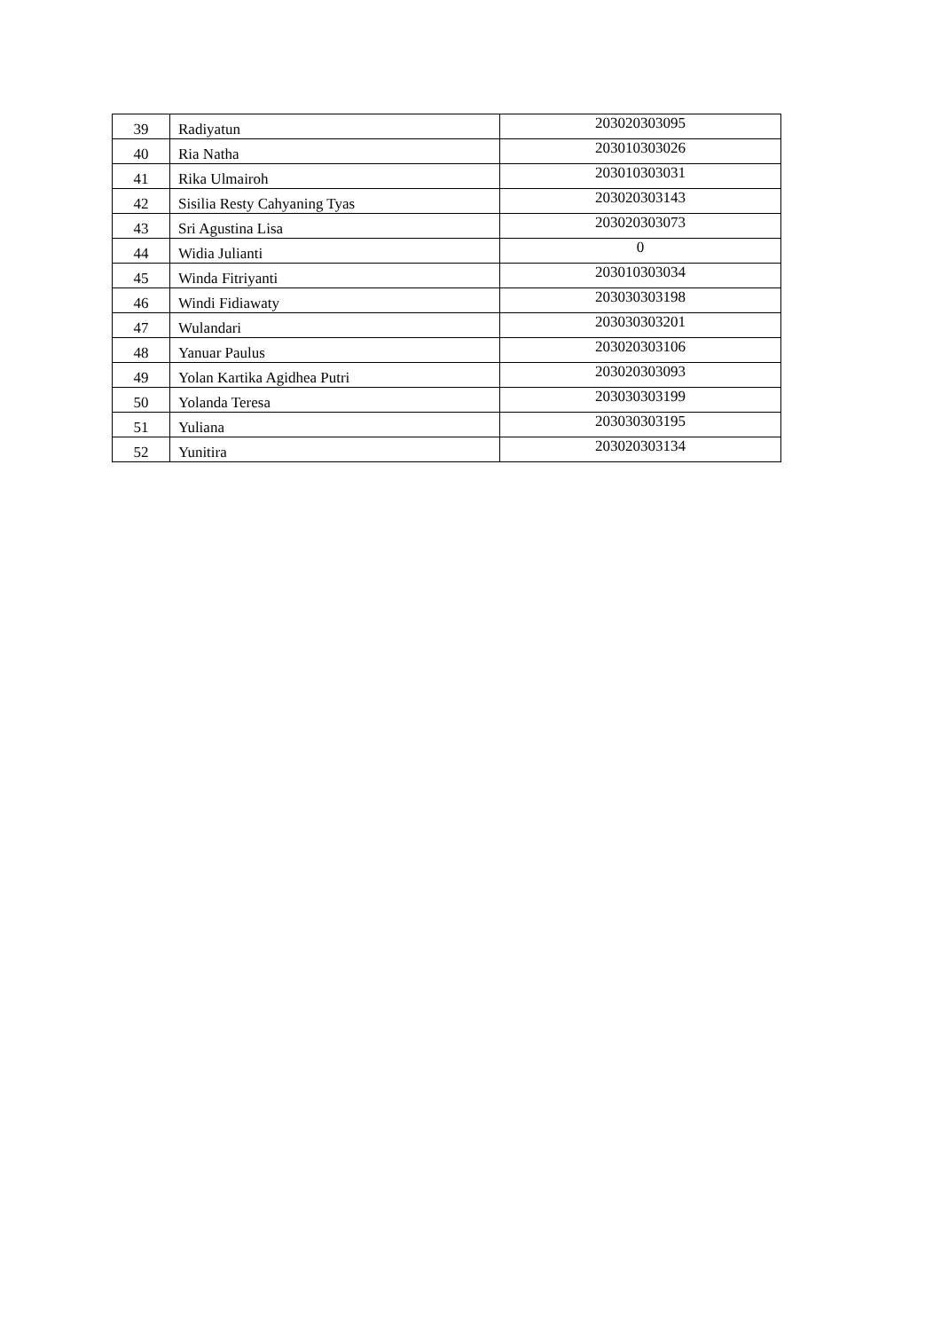| 39 | Radiyatun | 203020303095 |
| 40 | Ria Natha | 203010303026 |
| 41 | Rika Ulmairoh | 203010303031 |
| 42 | Sisilia Resty Cahyaning Tyas | 203020303143 |
| 43 | Sri Agustina Lisa | 203020303073 |
| 44 | Widia Julianti | 0 |
| 45 | Winda Fitriyanti | 203010303034 |
| 46 | Windi Fidiawaty | 203030303198 |
| 47 | Wulandari | 203030303201 |
| 48 | Yanuar Paulus | 203020303106 |
| 49 | Yolan Kartika Agidhea Putri | 203020303093 |
| 50 | Yolanda Teresa | 203030303199 |
| 51 | Yuliana | 203030303195 |
| 52 | Yunitira | 203020303134 |